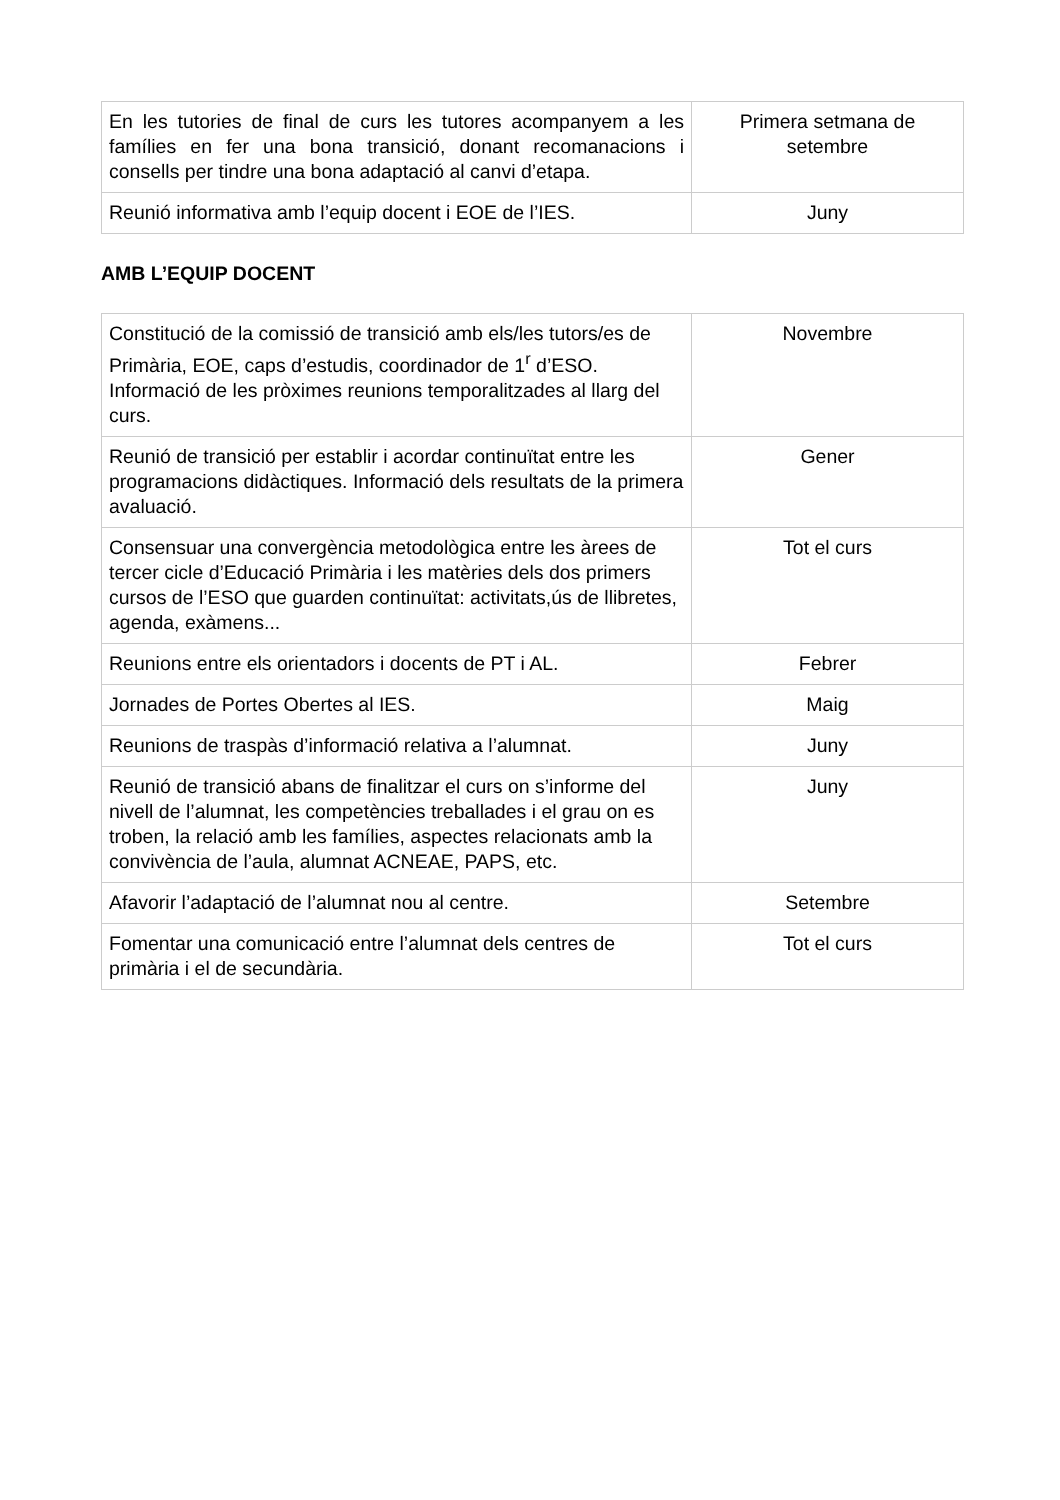| En les tutories de final de curs les tutores acompanyem a les famílies en fer una bona transició, donant recomanacions i consells per tindre una bona adaptació al canvi d’etapa. | Primera setmana de setembre |
| Reunió informativa amb l’equip docent i EOE de l’IES. | Juny |
AMB L’EQUIP DOCENT
| Constitució de la comissió de transició amb els/les tutors/es de Primària, EOE, caps d’estudis, coordinador de 1<sup>r</sup> d’ESO. Informació de les pròximes reunions temporalitzades al llarg del curs. | Novembre |
| Reunió de transició per establir i acordar continuïtat entre les programacions didàctiques. Informació dels resultats de la primera avaluació. | Gener |
| Consensuar una convergència metodològica entre les àrees de tercer cicle d’Educació Primària i les matèries dels dos primers cursos de l’ESO que guarden continuïtat: activitats,ús de llibretes, agenda, exàmens... | Tot el curs |
| Reunions entre els orientadors i docents de PT i AL. | Febrer |
| Jornades de Portes Obertes al IES. | Maig |
| Reunions de traspàs d’informació relativa a l’alumnat. | Juny |
| Reunió de transició abans de finalitzar el curs on s’informe del nivell de l’alumnat, les competències treballades i el grau on es troben, la relació amb les famílies, aspectes relacionats amb la convivència de l’aula, alumnat ACNEAE, PAPS, etc. | Juny |
| Afavorir l’adaptació de l’alumnat nou al centre. | Setembre |
| Fomentar una comunicació entre l’alumnat dels centres de primària i el de secundària. | Tot el curs |